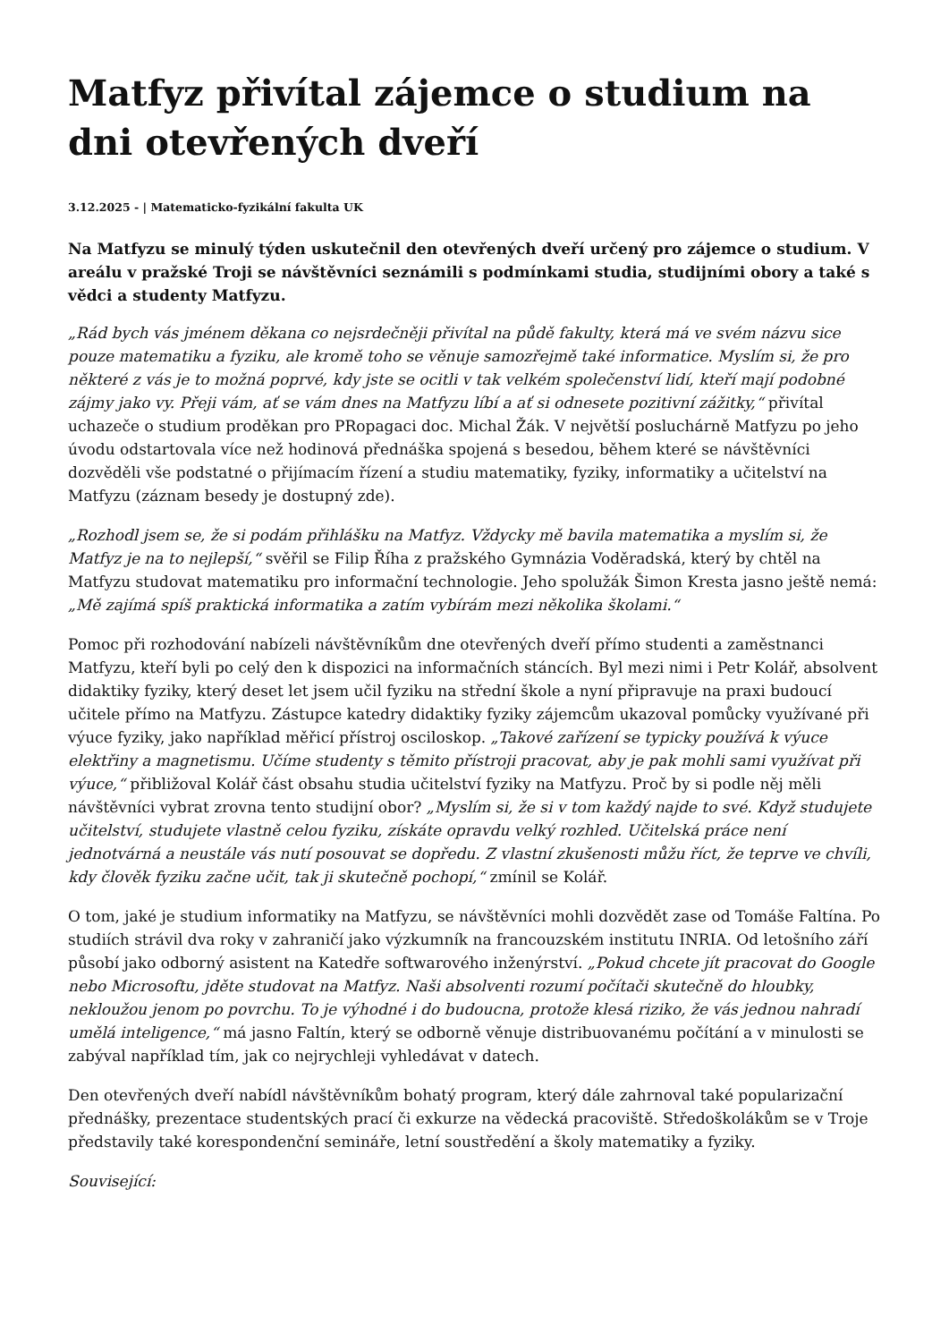Matfyz přivítal zájemce o studium na dni otevřených dveří
3.12.2025 - | Matematicko-fyzikální fakulta UK
Na Matfyzu se minulý týden uskutečnil den otevřených dveří určený pro zájemce o studium. V areálu v pražské Troji se návštěvníci seznámili s podmínkami studia, studijními obory a také s vědci a studenty Matfyzu.
„Rád bych vás jménem děkana co nejsrdečněji přivítal na půdě fakulty, která má ve svém názvu sice pouze matematiku a fyziku, ale kromě toho se věnuje samozřejmě také informatice. Myslím si, že pro některé z vás je to možná poprvé, kdy jste se ocitli v tak velkém společenství lidí, kteří mají podobné zájmy jako vy. Přeji vám, ať se vám dnes na Matfyzu líbí a ať si odnesete pozitivní zážitky,“ přivítal uchazeče o studium proděkan pro PRopagaci doc. Michal Žák. V největší posluchárně Matfyzu po jeho úvodu odstartovala více než hodinová přednáška spojená s besedou, během které se návštěvníci dozvěděli vše podstatné o přijímacím řízení a studiu matematiky, fyziky, informatiky a učitelství na Matfyzu (záznam besedy je dostupný zde).
„Rozhodl jsem se, že si podám přihlášku na Matfyz. Vždycky mě bavila matematika a myslím si, že Matfyz je na to nejlepší,“ svěřil se Filip Říha z pražského Gymnázia Voděradská, který by chtěl na Matfyzu studovat matematiku pro informační technologie. Jeho spolužák Šimon Kresta jasno ještě nemá: „Mě zajímá spíš praktická informatika a zatím vybírám mezi několika školami.“
Pomoc při rozhodování nabízeli návštěvníkům dne otevřených dveří přímo studenti a zaměstnanci Matfyzu, kteří byli po celý den k dispozici na informačních stáncích. Byl mezi nimi i Petr Kolář, absolvent didaktiky fyziky, který deset let jsem učil fyziku na střední škole a nyní připravuje na praxi budoucí učitele přímo na Matfyzu. Zástupce katedry didaktiky fyziky zájemcům ukazoval pomůcky využívané při výuce fyziky, jako například měřicí přístroj osciloskop. „Takové zařízení se typicky používá k výuce elektřiny a magnetismu. Učíme studenty s těmito přístroji pracovat, aby je pak mohli sami využívat při výuce,“ přibližoval Kolář část obsahu studia učitelství fyziky na Matfyzu. Proč by si podle něj měli návštěvníci vybrat zrovna tento studijní obor? „Myslím si, že si v tom každý najde to své. Když studujete učitelství, studujete vlastně celou fyziku, získáte opravdu velký rozhled. Učitelská práce není jednotvárná a neustále vás nutí posouvat se dopředu. Z vlastní zkušenosti můžu říct, že teprve ve chvíli, kdy člověk fyziku začne učit, tak ji skutečně pochopí,“ zmínil se Kolář.
O tom, jaké je studium informatiky na Matfyzu, se návštěvníci mohli dozvědět zase od Tomáše Faltína. Po studiích strávil dva roky v zahraničí jako výzkumník na francouzském institutu INRIA. Od letošního září působí jako odborný asistent na Katedře softwarového inženýrství. „Pokud chcete jít pracovat do Google nebo Microsoftu, jděte studovat na Matfyz. Naši absolventi rozumí počítači skutečně do hloubky, nekloužou jenom po povrchu. To je výhodné i do budoucna, protože klesá riziko, že vás jednou nahradí umělá inteligence,“ má jasno Faltín, který se odborně věnuje distribuovanému počítání a v minulosti se zabýval například tím, jak co nejrychleji vyhledávat v datech.
Den otevřených dveří nabídl návštěvníkům bohatý program, který dále zahrnoval také popularizační přednášky, prezentace studentských prací či exkurze na vědecká pracoviště. Středoškolákům se v Troje představily také korespondenční semináře, letní soustředění a školy matematiky a fyziky.
Související: